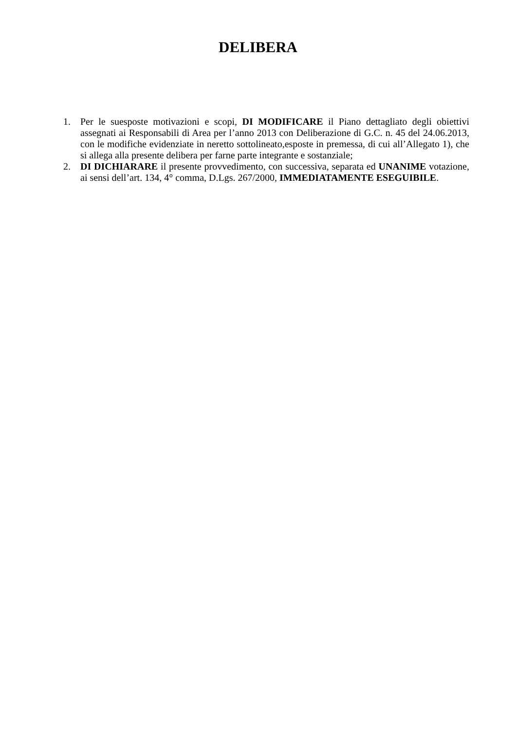DELIBERA
1. Per le suesposte motivazioni e scopi, DI MODIFICARE il Piano dettagliato degli obiettivi assegnati ai Responsabili di Area per l’anno 2013 con Deliberazione di G.C. n. 45 del 24.06.2013, con le modifiche evidenziate in neretto sottolineato,esposte in premessa, di cui all’Allegato 1), che si allega alla presente delibera per farne parte integrante e sostanziale;
2. DI DICHIARARE il presente provvedimento, con successiva, separata ed UNANIME votazione, ai sensi dell’art. 134, 4° comma, D.Lgs. 267/2000, IMMEDIATAMENTE ESEGUIBILE.